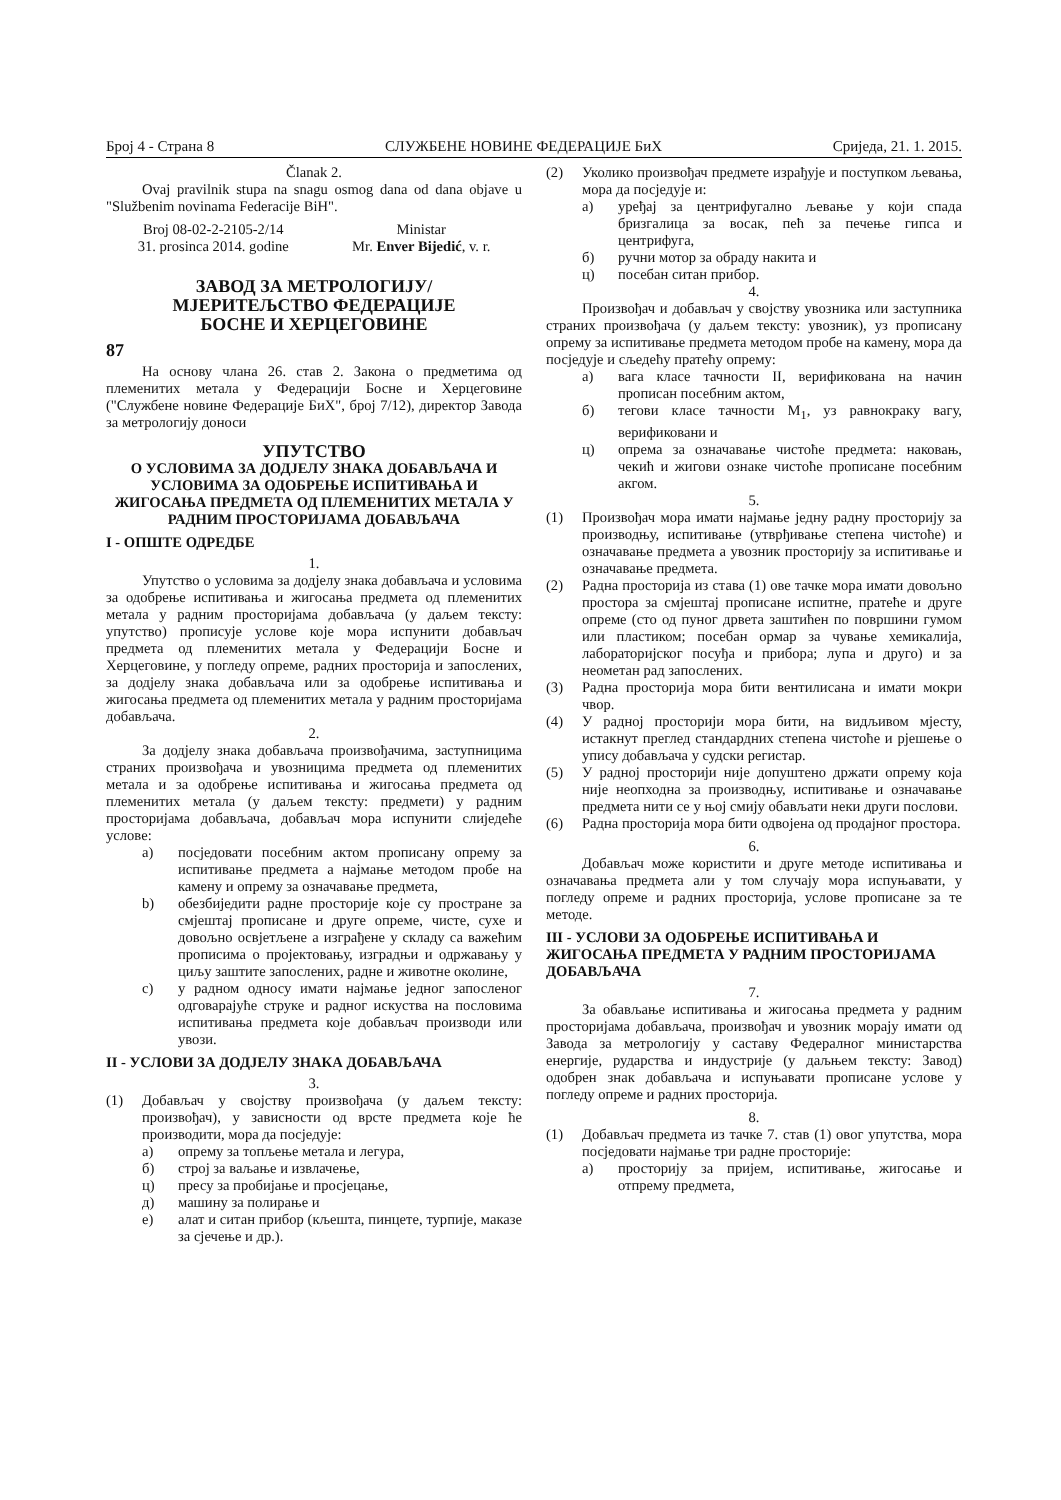Број 4 - Страна 8 СЛУЖБЕНЕ НОВИНЕ ФЕДЕРАЦИЈЕ БиХ Сриједа, 21. 1. 2015.
Članak 2.
Ovaj pravilnik stupa na snagu osmog dana od dana objave u "Službenim novinama Federacije BiH".
Broj 08-02-2-2105-2/14
31. prosinca 2014. godine
Ministar
Mr. Enver Bijedić, v. r.
ЗАВОД ЗА МЕТРОЛОГИЈУ/
МЈЕРИТЕЉСТВО ФЕДЕРАЦИЈЕ
БОСНЕ И ХЕРЦЕГОВИНЕ
87
На основу члана 26. став 2. Закона о предметима од племенитих метала у Федерацији Босне и Херцеговине ("Службене новине Федерације БиХ", број 7/12), директор Завода за метрологију доноси
УПУТСТВО
О УСЛОВИМА ЗА ДОДЈЕЛУ ЗНАКА ДОБАВЉАЧА И УСЛОВИМА ЗА ОДОБРЕЊЕ ИСПИТИВАЊА И ЖИГОСАЊА ПРЕДМЕТА ОД ПЛЕМЕНИТИХ МЕТАЛА У РАДНИМ ПРОСТОРИЈАМА ДОБАВЉАЧА
I - ОПШТЕ ОДРЕДБЕ
1.
Упутство о условима за додјелу знака добављача и условима за одобрење испитивања и жигосања предмета од племенитих метала у радним просторијама добављача (у даљем тексту: упутство) прописује услове које мора испунити добављач предмета од племенитих метала у Федерацији Босне и Херцеговине, у погледу опреме, радних просторија и запослених, за додјелу знака добављача или за одобрење испитивања и жигосања предмета од племенитих метала у радним просторијама добављача.
2.
За додјелу знака добављача произвођачима, заступницима страних произвођача и увозницима предмета од племенитих метала и за одобрење испитивања и жигосања предмета од племенитих метала (у даљем тексту: предмети) у радним просторијама добављача, добављач мора испунити слиједеће услове:
a) посједовати посебним актом прописану опрему за испитивање предмета а најмање методом пробе на камену и опрему за означавање предмета,
b) обезбиједити радне просторије које су простране за смјештај прописане и друге опреме, чисте, сухе и довољно освјетљене а изграђене у складу са важећим прописима о пројектовању, изградњи и одржавању у циљу заштите запослених, радне и животне околине,
c) у радном односу имати најмање једног запосленог одговарајуће струке и радног искуства на пословима испитивања предмета које добављач производи или увози.
II - УСЛОВИ ЗА ДОДЈЕЛУ ЗНАКА ДОБАВЉАЧА
3.
(1) Добављач у својству произвођача (у даљем тексту: произвођач), у зависности од врсте предмета које ће производити, мора да посједује:
а) опрему за топљење метала и легура,
б) строј за ваљање и извлачење,
ц) пресу за пробијање и просјецање,
д) машину за полирање и
е) алат и ситан прибор (кљешта, пинцете, турпије, маказе за сјечење и др.).
(2) Уколико произвођач предмете израђује и поступком љевања, мора да посједује и:
а) уређај за центрифугално љевање у који спада бризгалица за восак, пећ за печење гипса и центрифуга,
б) ручни мотор за обраду накита и
ц) посебан ситан прибор.
4.
Произвођач и добављач у својству увозника или заступника страних произвођача (у даљем тексту: увозник), уз прописану опрему за испитивање предмета методом пробе на камену, мора да посједује и сљедећу пратећу опрему:
а) вага класе тачности II, верификована на начин прописан посебним актом,
б) тегови класе тачности M<sub>1</sub>, уз равнокраку вагу, верификовани и
ц) опрема за означавање чистоће предмета: наковањ, чекић и жигови ознаке чистоће прописане посебним акгом.
5.
(1) Произвођач мора имати најмање једну радну просторију за производњу, испитивање (утврђивање степена чистоће) и означавање предмета а увозник просторију за испитивање и означавање предмета.
(2) Радна просторија из става (1) ове тачке мора имати довољно простора за смјештај прописане испитне, пратеће и друге опреме (сто од пуног дрвета заштићен по површини гумом или пластиком; посебан ормар за чување хемикалија, лабораторијског посуђа и прибора; лупа и друго) и за неометан рад запослених.
(3) Радна просторија мора бити вентилисана и имати мокри чвор.
(4) У радној просторији мора бити, на видљивом мјесту, истакнут преглед стандардних степена чистоће и рјешење о упису добављача у судски регистар.
(5) У радној просторији није допуштено држати опрему која није неопходна за производњу, испитивање и означавање предмета нити се у њој смију обављати неки други послови.
(6) Радна просторија мора бити одвојена од продајног простора.
6.
Добављач може користити и друге методе испитивања и означавања предмета али у том случају мора испуњавати, у погледу опреме и радних просторија, услове прописане за те методе.
III - УСЛОВИ ЗА ОДОБРЕЊЕ ИСПИТИВАЊА И ЖИГОСАЊА ПРЕДМЕТА У РАДНИМ ПРОСТОРИЈАМА ДОБАВЉАЧА
7.
За обављање испитивања и жигосања предмета у радним просторијама добављача, произвођач и увозник морају имати од Завода за метрологију у саставу Федералног министарства енергије, рударства и индустрије (у даљњем тексту: Завод) одобрен знак добављача и испуњавати прописане услове у погледу опреме и радних просторија.
8.
(1) Добављач предмета из тачке 7. став (1) овог упутства, мора посједовати најмање три радне просторије:
а) просторију за пријем, испитивање, жигосање и отпрему предмета,